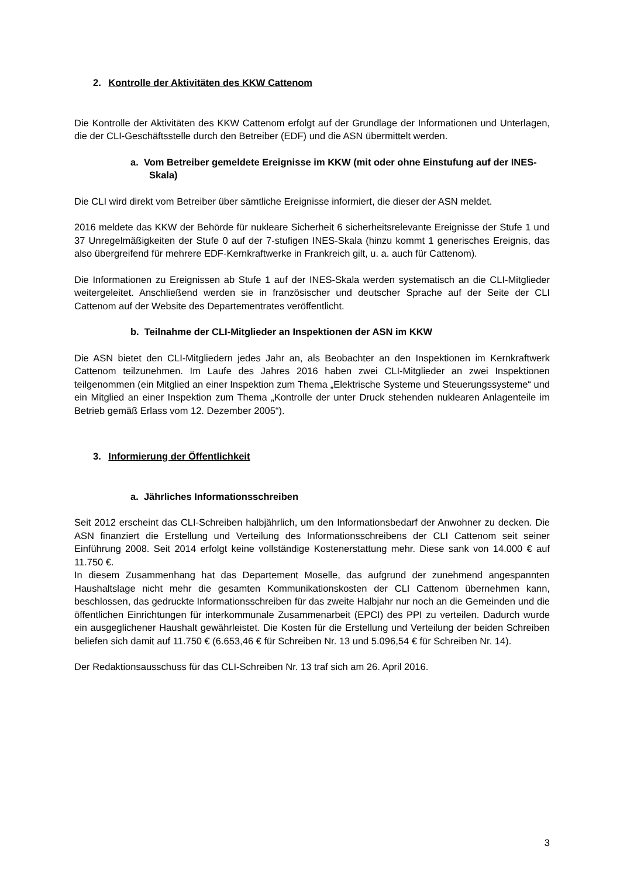2. Kontrolle der Aktivitäten des KKW Cattenom
Die Kontrolle der Aktivitäten des KKW Cattenom erfolgt auf der Grundlage der Informationen und Unterlagen, die der CLI-Geschäftsstelle durch den Betreiber (EDF) und die ASN übermittelt werden.
a. Vom Betreiber gemeldete Ereignisse im KKW (mit oder ohne Einstufung auf der INES-Skala)
Die CLI wird direkt vom Betreiber über sämtliche Ereignisse informiert, die dieser der ASN meldet.
2016 meldete das KKW der Behörde für nukleare Sicherheit 6 sicherheitsrelevante Ereignisse der Stufe 1 und 37 Unregelmäßigkeiten der Stufe 0 auf der 7-stufigen INES-Skala (hinzu kommt 1 generisches Ereignis, das also übergreifend für mehrere EDF-Kernkraftwerke in Frankreich gilt, u. a. auch für Cattenom).
Die Informationen zu Ereignissen ab Stufe 1 auf der INES-Skala werden systematisch an die CLI-Mitglieder weitergeleitet. Anschließend werden sie in französischer und deutscher Sprache auf der Seite der CLI Cattenom auf der Website des Departementrates veröffentlicht.
b. Teilnahme der CLI-Mitglieder an Inspektionen der ASN im KKW
Die ASN bietet den CLI-Mitgliedern jedes Jahr an, als Beobachter an den Inspektionen im Kernkraftwerk Cattenom teilzunehmen. Im Laufe des Jahres 2016 haben zwei CLI-Mitglieder an zwei Inspektionen teilgenommen (ein Mitglied an einer Inspektion zum Thema „Elektrische Systeme und Steuerungssysteme“ und ein Mitglied an einer Inspektion zum Thema „Kontrolle der unter Druck stehenden nuklearen Anlagenteile im Betrieb gemäß Erlass vom 12. Dezember 2005“).
3. Informierung der Öffentlichkeit
a. Jährliches Informationsschreiben
Seit 2012 erscheint das CLI-Schreiben halbjährlich, um den Informationsbedarf der Anwohner zu decken. Die ASN finanziert die Erstellung und Verteilung des Informationsschreibens der CLI Cattenom seit seiner Einführung 2008. Seit 2014 erfolgt keine vollständige Kostenerstattung mehr. Diese sank von 14.000 € auf 11.750 €.
In diesem Zusammenhang hat das Departement Moselle, das aufgrund der zunehmend angespannten Haushaltslage nicht mehr die gesamten Kommunikationskosten der CLI Cattenom übernehmen kann, beschlossen, das gedruckte Informationsschreiben für das zweite Halbjahr nur noch an die Gemeinden und die öffentlichen Einrichtungen für interkommunale Zusammenarbeit (EPCI) des PPI zu verteilen. Dadurch wurde ein ausgeglichener Haushalt gewährleistet. Die Kosten für die Erstellung und Verteilung der beiden Schreiben beliefen sich damit auf 11.750 € (6.653,46 € für Schreiben Nr. 13 und 5.096,54 € für Schreiben Nr. 14).
Der Redaktionsausschuss für das CLI-Schreiben Nr. 13 traf sich am 26. April 2016.
3